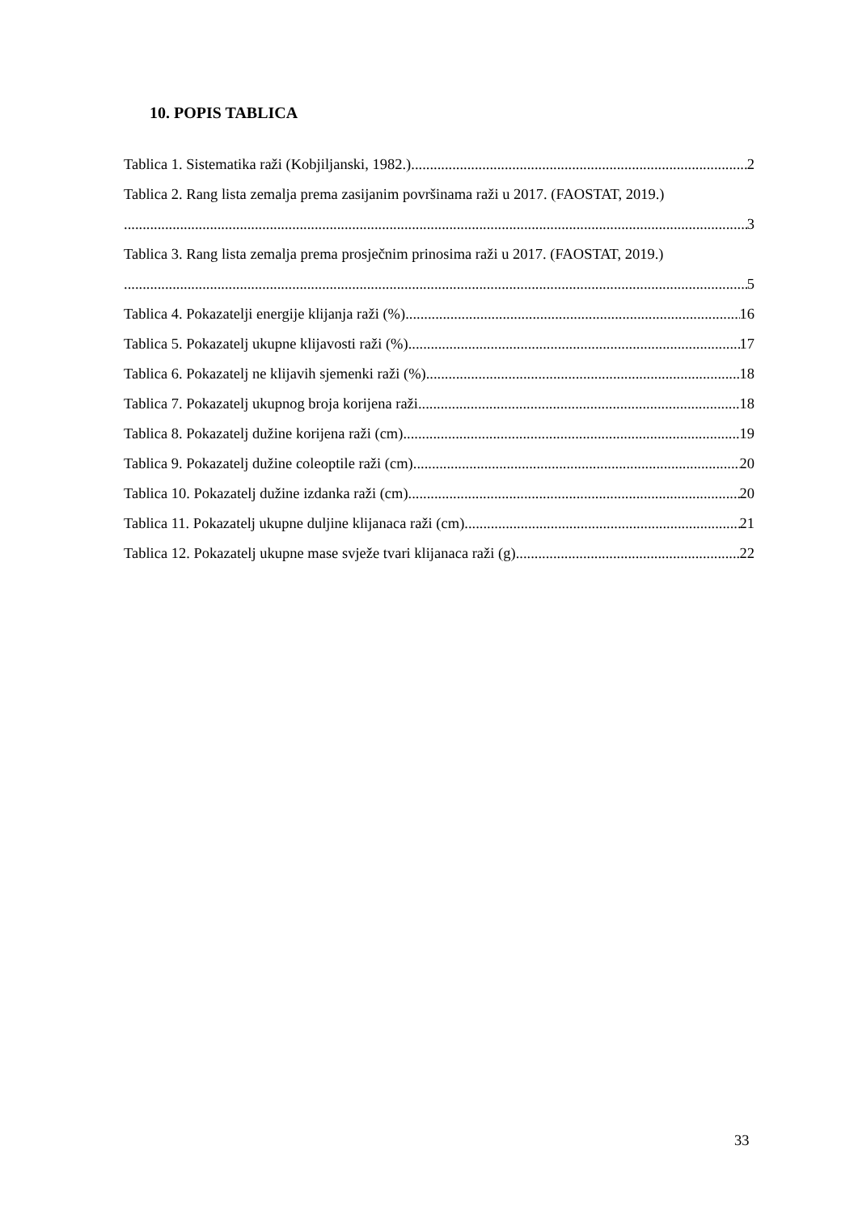10. POPIS TABLICA
Tablica 1. Sistematika raži (Kobjiljanski, 1982.) 2
Tablica 2. Rang lista zemalja prema zasijanim površinama raži u 2017. (FAOSTAT, 2019.)
3
Tablica 3. Rang lista zemalja prema prosječnim prinosima raži u 2017. (FAOSTAT, 2019.)
5
Tablica 4. Pokazatelji energije klijanja raži (%) 16
Tablica 5. Pokazatelj ukupne klijavosti raži (%) 17
Tablica 6. Pokazatelj ne klijavih sjemenki raži (%) 18
Tablica 7. Pokazatelj ukupnog broja korijena raži 18
Tablica 8. Pokazatelj dužine korijena raži (cm) 19
Tablica 9. Pokazatelj dužine coleoptile raži (cm) 20
Tablica 10. Pokazatelj dužine izdanka raži (cm) 20
Tablica 11. Pokazatelj ukupne duljine klijanaca raži (cm) 21
Tablica 12. Pokazatelj ukupne mase svježe tvari klijanaca raži (g) 22
33